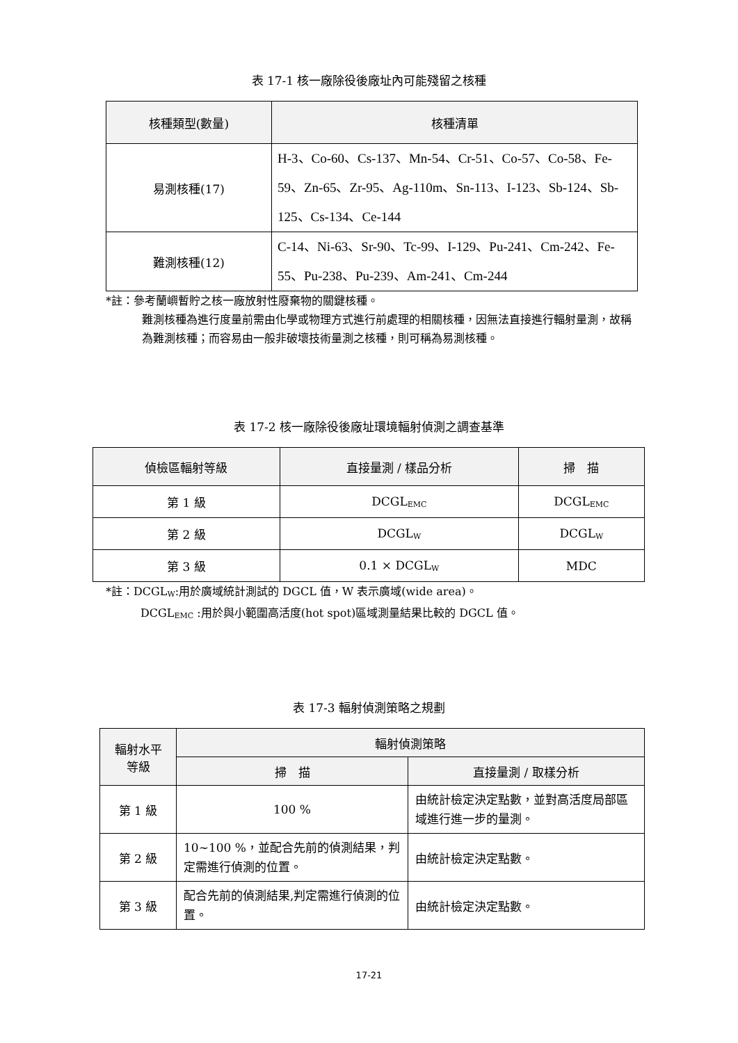表 17-1 核一廠除役後廠址內可能殘留之核種
| 核種類型(數量) | 核種清單 |
| --- | --- |
| 易測核種(17) | H-3、Co-60、Cs-137、Mn-54、Cr-51、Co-57、Co-58、Fe-59、Zn-65、Zr-95、Ag-110m、Sn-113、I-123、Sb-124、Sb-125、Cs-134、Ce-144 |
| 難測核種(12) | C-14、Ni-63、Sr-90、Tc-99、I-129、Pu-241、Cm-242、Fe-55、Pu-238、Pu-239、Am-241、Cm-244 |
*註：參考蘭嶼暫貯之核一廠放射性廢棄物的關鍵核種。
難測核種為進行度量前需由化學或物理方式進行前處理的相關核種，因無法直接進行輻射量測，故稱為難測核種；而容易由一般非破壞技術量測之核種，則可稱為易測核種。
表 17-2 核一廠除役後廠址環境輻射偵測之調查基準
| 偵檢區輻射等級 | 直接量測 / 樣品分析 | 掃 描 |
| --- | --- | --- |
| 第 1 級 | DCGL<sub>EMC</sub> | DCGL<sub>EMC</sub> |
| 第 2 級 | DCGL<sub>W</sub> | DCGL<sub>W</sub> |
| 第 3 級 | 0.1 × DCGL<sub>W</sub> | MDC |
*註：DCGL<sub>W</sub>:用於廣域統計測試的 DGCL 值，W 表示廣域(wide area)。
DCGL<sub>EMC</sub> :用於與小範圍高活度(hot spot)區域測量結果比較的 DGCL 值。
表 17-3 輻射偵測策略之規劃
| 輻射水平 等級 | 輻射偵測策略 | |
| --- | --- | --- |
| | 掃 描 | 直接量測 / 取樣分析 |
| 第 1 級 | 100 % | 由統計檢定決定點數，並對高活度局部區域進行進一步的量測。 |
| 第 2 級 | 10~100 %，並配合先前的偵測結果，判定需進行偵測的位置。 | 由統計檢定決定點數。 |
| 第 3 級 | 配合先前的偵測結果,判定需進行偵測的位置。 | 由統計檢定決定點數。 |
17-21